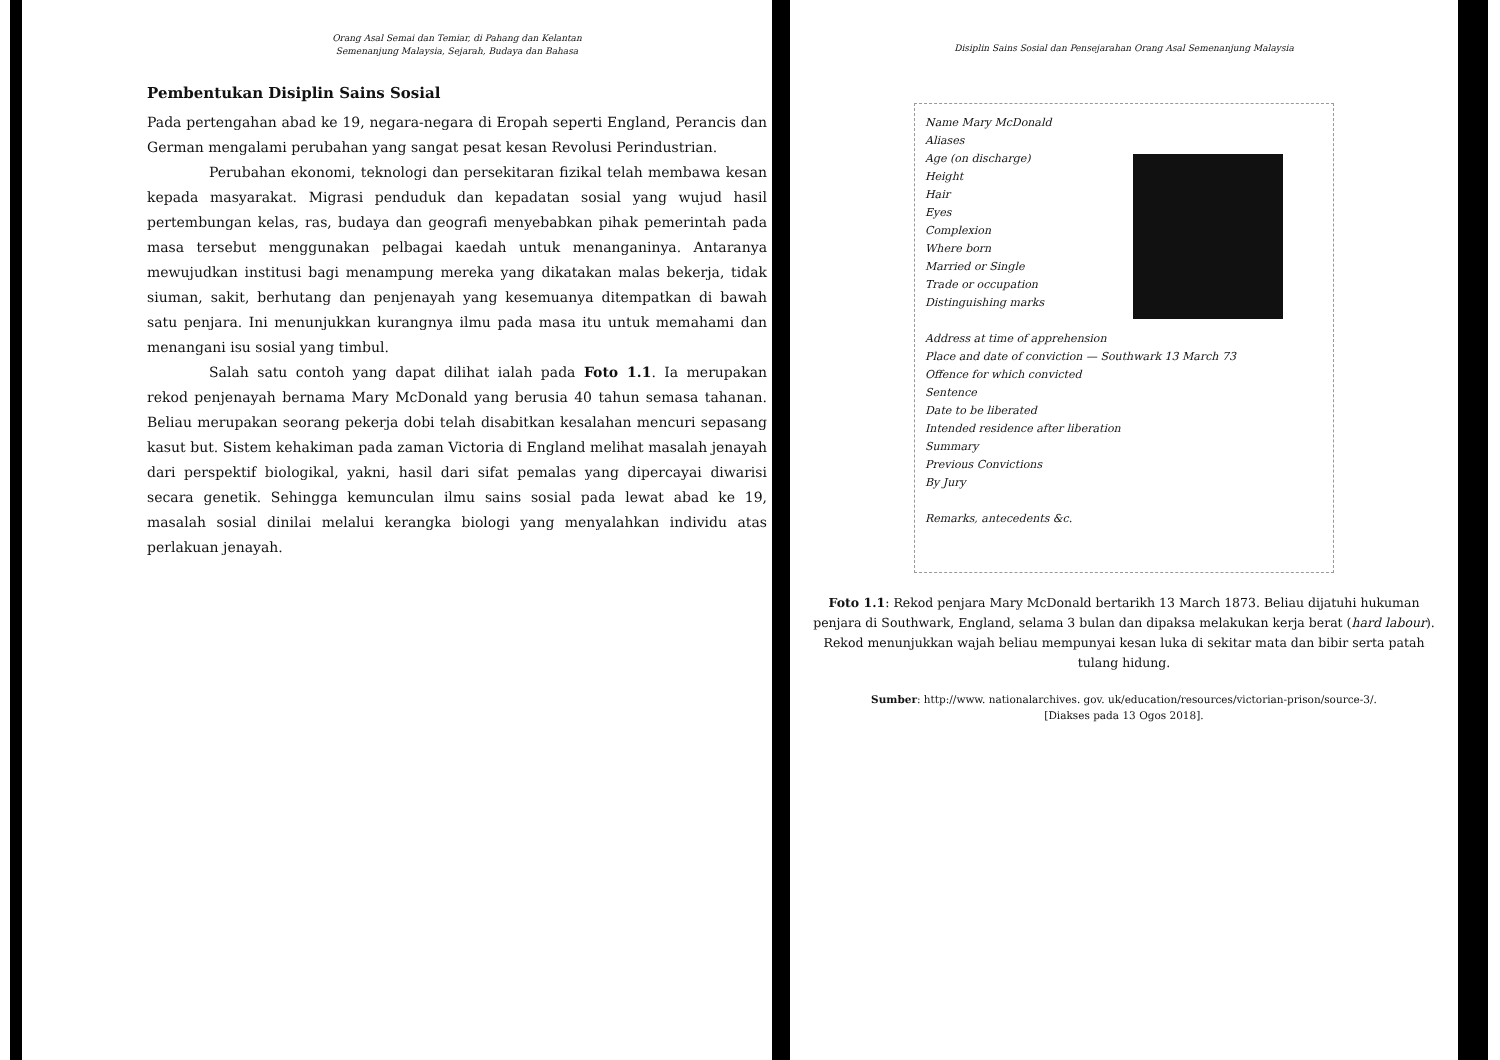Orang Asal Semai dan Temiar, di Pahang dan Kelantan
Semenanjung Malaysia, Sejarah, Budaya dan Bahasa
Pembentukan Disiplin Sains Sosial
Pada pertengahan abad ke 19, negara-negara di Eropah seperti England, Perancis dan German mengalami perubahan yang sangat pesat kesan Revolusi Perindustrian.
Perubahan ekonomi, teknologi dan persekitaran fizikal telah membawa kesan kepada masyarakat. Migrasi penduduk dan kepadatan sosial yang wujud hasil pertembungan kelas, ras, budaya dan geografi menyebabkan pihak pemerintah pada masa tersebut menggunakan pelbagai kaedah untuk menanganinya. Antaranya mewujudkan institusi bagi menampung mereka yang dikatakan malas bekerja, tidak siuman, sakit, berhutang dan penjenayah yang kesemuanya ditempatkan di bawah satu penjara. Ini menunjukkan kurangnya ilmu pada masa itu untuk memahami dan menangani isu sosial yang timbul.
Salah satu contoh yang dapat dilihat ialah pada Foto 1.1. Ia merupakan rekod penjenayah bernama Mary McDonald yang berusia 40 tahun semasa tahanan. Beliau merupakan seorang pekerja dobi telah disabitkan kesalahan mencuri sepasang kasut but. Sistem kehakiman pada zaman Victoria di England melihat masalah jenayah dari perspektif biologikal, yakni, hasil dari sifat pemalas yang dipercayai diwarisi secara genetik. Sehingga kemunculan ilmu sains sosial pada lewat abad ke 19, masalah sosial dinilai melalui kerangka biologi yang menyalahkan individu atas perlakuan jenayah.
Disiplin Sains Sosial dan Pensejarahan Orang Asal Semenanjung Malaysia
Name Mary McDonald
Aliases
Age (on discharge)
Height
Hair
Eyes
Complexion
Where born
Married or Single
Trade or occupation
Distinguishing marks
Address at time of apprehension
Place and date of conviction — Southwark 13 March 73
Offence for which convicted
Sentence
Date to be liberated
Intended residence after liberation
Summary
Previous Convictions
By Jury
Remarks, antecedents &c.
Foto 1.1: Rekod penjara Mary McDonald bertarikh 13 March 1873. Beliau dijatuhi hukuman penjara di Southwark, England, selama 3 bulan dan dipaksa melakukan kerja berat (hard labour). Rekod menunjukkan wajah beliau mempunyai kesan luka di sekitar mata dan bibir serta patah tulang hidung.
Sumber: http://www. nationalarchives. gov. uk/education/resources/victorian-prison/source-3/.
[Diakses pada 13 Ogos 2018].